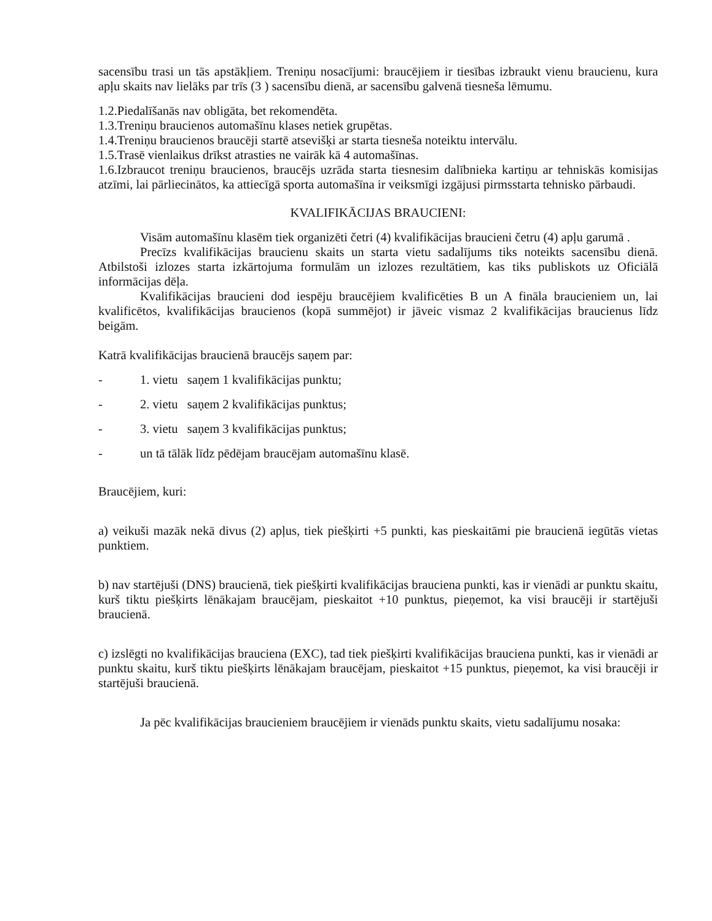sacensību trasi un tās apstākļiem. Treniņu nosacījumi: braucējiem ir tiesības izbraukt vienu braucienu, kura apļu skaits nav lielāks par trīs (3 ) sacensību dienā, ar sacensību galvenā tiesneša lēmumu.
1.2.Piedalīšanās nav obligāta, bet rekomendēta.
1.3.Treniņu braucienos automašīnu klases netiek grupētas.
1.4.Treniņu braucienos braucēji startē atsevišķi ar starta tiesneša noteiktu intervālu.
1.5.Trasē vienlaikus drīkst atrasties ne vairāk kā 4 automašīnas.
1.6.Izbraucot treniņu braucienos, braucējs uzrāda starta tiesnesim dalībnieka kartiņu ar tehniskās komisijas atzīmi, lai pārliecinātos, ka attiecīgā sporta automašīna ir veiksmīgi izgājusi pirmsstarta tehnisko pārbaudi.
KVALIFIKĀCIJAS BRAUCIENI:
Visām automašīnu klasēm tiek organizēti četri (4) kvalifikācijas braucieni četru (4) apļu garumā .
Precīzs kvalifikācijas braucienu skaits un starta vietu sadalījums tiks noteikts sacensību dienā. Atbilstoši izlozes starta izkārtojuma formulām un izlozes rezultātiem, kas tiks publiskots uz Oficiālā informācijas dēļa.
Kvalifikācijas braucieni dod iespēju braucējiem kvalificēties B un A fināla braucieniem un, lai kvalificētos, kvalifikācijas braucienos (kopā summējot) ir jāveic vismaz 2 kvalifikācijas braucienus līdz beigām.
Katrā kvalifikācijas braucienā braucējs saņem par:
- 1. vietu saņem 1 kvalifikācijas punktu;
- 2. vietu saņem 2 kvalifikācijas punktus;
- 3. vietu saņem 3 kvalifikācijas punktus;
- un tā tālāk līdz pēdējam braucējam automašīnu klasē.
Braucējiem, kuri:
a) veikuši mazāk nekā divus (2) apļus, tiek piešķirti +5 punkti, kas pieskaitāmi pie braucienā iegūtās vietas punktiem.
b) nav startējuši (DNS) braucienā, tiek piešķirti kvalifikācijas brauciena punkti, kas ir vienādi ar punktu skaitu, kurš tiktu piešķirts lēnākajam braucējam, pieskaitot +10 punktus, pieņemot, ka visi braucēji ir startējuši braucienā.
c) izslēgti no kvalifikācijas brauciena (EXC), tad tiek piešķirti kvalifikācijas brauciena punkti, kas ir vienādi ar punktu skaitu, kurš tiktu piešķirts lēnākajam braucējam, pieskaitot +15 punktus, pieņemot, ka visi braucēji ir startējuši braucienā.
Ja pēc kvalifikācijas braucieniem braucējiem ir vienāds punktu skaits, vietu sadalījumu nosaka: